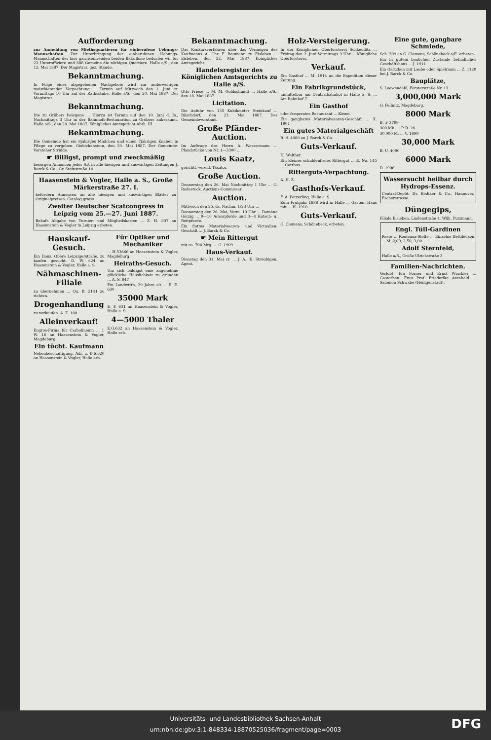Aufforderung
zur Anmeldung von Miethsquartieren für einberufene Uebungs-Mannschaften. Zur Unterbringung der einberufenen Uebungs-Mannschaften der hier garnisonirenden beiden Bataillone bedürfen wir für 23 Unteroffiziere und 688 Gemeine die nöthigen Quartiere. Halle a/S., den 12. Mai 1887. Der Magistrat. gez. Staude.
Bekanntmachung.
In Folge eines abgegebenen Nachgebots wird zur anderweitigen meistbietenden Verpachtung ... Termin auf Mittwoch den 1. Juni cr. Vormittags 10 Uhr auf der Rathsstube. Halle a/S., den 20. Mai 1887. Der Magistrat.
Bekanntmachung.
Die zu Gröbers belegene ... Hierzu ist Termin auf den 10. Juni d. Js., Nachmittags 3 Uhr in der Bahnhofs-Restauration zu Gröbers anberaumt. Halle a/S., den 20. Mai 1887. Königliches Amtsgericht Abth. III.
Bekanntmachung.
Die Gemeinde hat ein 8jähriges Mädchen und einen 7jährigen Knaben in Pflege zu vergeben. Giebichenstein, den 20. Mai 1887. Der Gemeinde-Vorsteher Stridde.
☛ Billigst, prompt und zweckmäßig
besorgen Annoncen jeder Art in alle hiesigen und auswärtigen Zeitungen J. Barck & Co., Gr. Steinstraße 14.
Haasenstein & Vogler, Halle a. S., Große Märkerstraße 27. I.
befördern Annoncen an alle hiesigen und auswärtigen Blätter zu Originalpreisen. Catalog gratis.
Zweiter Deutscher Scatcongress in Leipzig vom 25.—27. Juni 1887.
Behufs Abgabe von Turnier- und Mitgliedskarten ... Z. H. 807 an Haasenstein & Vogler in Leipzig erbeten.
Hauskauf-Gesuch.
Ein Haus, Obere Leipzigerstraße, zu kaufen gesucht. D. W. 624 an Haasenstein & Vogler, Halle a. S.
Nähmaschinen-Filiale
zu übernehmen ... Qu. B. 2141 zu richten.
Drogenhandlung
zu verkaufen. A. Z. 100
Alleinverkauf!
Engros-Firma für Carbolineum ... J. W. 16 an Haasenstein & Vogler, Magdeburg.
Ein tücht. Kaufmann
Nebenbeschäftigung. Adr. u. D.S.620 an Haasenstein & Vogler, Halle erb.
Für Optiker und Mechaniker
... H.53666 an Haasenstein & Vogler, Magdeburg.
Heiraths-Gesuch.
Um sich baldigst eine angenehme glückliche Häuslichkeit zu gründen ... A. S. 847
Ein Landwirth, 29 Jahre alt ... E. E. 630
35000 Mark
E. F. 631 an Haasenstein & Vogler, Halle a. S.
4—5000 Thaler
E.G.632 an Haasenstein & Vogler, Halle erb.
Bekanntmachung.
Das Konkursverfahren über das Vermögen des Kaufmanns A. Chr. F. Baumann zu Eisleben ... Eisleben, den 22. Mai 1887. Königliches Amtsgericht.
Handelsregister des Königlichen Amtsgerichts zu Halle a/S.
Otto Friese ... M. M. Goldschmidt ... Halle a/S., den 18. Mai 1887.
Licitation.
Die Anfuhr von 135 Kubikmeter Steinkauf ... Büschdorf, den 23. Mai 1887. Der Gemeindevorstand.
Große Pfänder-Auction.
Im Auftrage des Herrn A. Wassermann ... Pfandstücke von Nr. 1—3300 ...
Louis Kaatz,
gerichtl. vereid. Taxator.
Große Auction.
Donnerstag den 26. Mai Nachmittag 1 Uhr ... O. Radestock, Auctions-Commissar.
Auction.
Mittwoch den 25. ds. Nachm. 1/23 Uhr ...
Donnerstag den 26. Mai, Vorm. 10 Uhr ... Domäne Görzig ... 9—10 Ackerpferde und 3—4 Kutsch- u. Reitpferde.
Ein flottes Materialwaaren- und Victualien-Geschäft ... J. Barck & Co.
☛ Mein Rittergut
mit ca. 700 Mrg. ... G. 1909
Haus-Verkauf.
Dienstag den 31. Mai cr. ... J. A.: K. Streubigen, Agent.
Holz-Versteigerung.
In der Königlichen Oberförsterei Schkeuditz ... Freitag den 3. Juni Vormittags 9 Uhr ... Königliche Oberförsterei.
Verkauf.
Ein Gasthof ... M. 1914 an die Expedition dieser Zeitung.
Ein Fabrikgrundstück,
unmittelbar am Centralbahnhof in Halle a. S. ... Am Bahnhof 7.
Ein Gasthof
oder frequentes Restaurant ... Kösen.
Ein gangbares Materialwaaren-Geschäft ... X. 1901
Ein gutes Materialgeschäft
B. d. 4088 an J. Barck & Co.
Guts-Verkauf.
H. Walther.
Ein kleines schuldenfreies Rittergut ... B. No. 145 ... Cottbus.
Ritterguts-Verpachtung.
A. H. Z.
Gasthofs-Verkauf.
F. A. Petzerling, Halle a. S.
Zum Frühjahr 1888 wird in Halle ... Garten, Haus mit ... H. 1910
Guts-Verkauf.
G. Clemens, Schönebeck, erbeten.
Eine gute, gangbare Schmiede,
Sch. 309 an G. Clemens, Schönebeck a/E. erbeten.
Ein in gutem baulichen Zustande befindliches Geschäftshaus ... J. 1911
Ein Gärtchen mit Laube oder Spielraum ... Z. 1120 bei J. Barck & Co.
Bauplätze,
S. Loewendahl, Forsterstraße Nr. 13.
3,000,000 Mark
O. Pellnitz, Magdeburg.
8000 Mark
B. # 3799
300 Mk. ... P. R. 26
30,000 M. ... V. 1899
30,000 Mark
B. U. 4090
6000 Mark
D. 1906
Wassersucht heilbar durch Hydrops-Essenz.
Central-Depôt: Dr. Bödiker & Co., Hannover, Escherstrasse.
Düngegips,
Filiale Eisleben, Lindenstraße 4. Wilh. Putzmann.
Engl. Tüll-Gardinen
Reste ... Rouleaux-Stoffe ... Einzelne Bettdecken ... M. 2,00, 2,50, 3,00.
Adolf Sternfeld,
Halle a/S., Große Ulrichstraße 3.
Familien-Nachrichten.
Verlobt: Ida Forner und Ernst Winckler ... Gestorben: Frau Prof. Friederike Arenhold ... Salomon Schwabe (Heiligenstadt).
Universitäts- und Landesbibliothek Sachsen-Anhalt
urn:nbn:de:gbv:3:1-848334-18870525036/fragment/page=0003
DFG